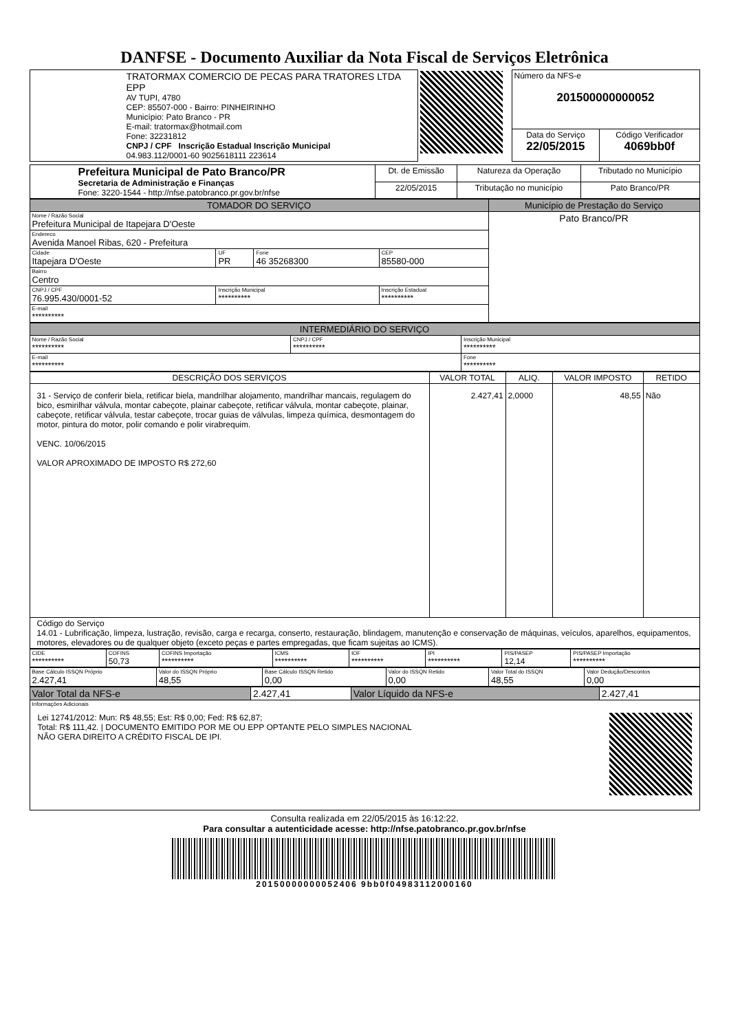DANFSE - Documento Auxiliar da Nota Fiscal de Serviços Eletrônica
| TRATORMAX COMERCIO DE PECAS PARA TRATORES LTDA EPP AV TUPI, 4780 CEP: 85507-000 - Bairro: PINHEIRINHO Município: Pato Branco - PR E-mail: tratormax@hotmail.com Fone: 32231812 CNPJ / CPF Inscrição Estadual Inscrição Municipal 04.983.112/0001-60 9025618111 223614 | | Número da NFS-e 201500000000052 | |
| | | Data do Serviço 22/05/2015 | Código Verificador 4069bb0f |
| Prefeitura Municipal de Pato Branco/PR Secretaria de Administração e Finanças Fone: 3220-1544 - http://nfse.patobranco.pr.gov.br/nfse | Dt. de Emissão | Natureza da Operação | Tributado no Município |
| | 22/05/2015 | Tributação no município | Pato Branco/PR |
| TOMADOR DO SERVIÇO | | | | Município de Prestação do Serviço |
| --- | --- | --- | --- | --- |
| Nome / Razão Social Prefeitura Municipal de Itapejara D'Oeste | | | | Pato Branco/PR |
| Endereco Avenida Manoel Ribas, 620 - Prefeitura | | | | |
| Cidade Itapejara D'Oeste | UF PR | Fone 46 35268300 | CEP 85580-000 | |
| Bairro Centro | | | | |
| CNPJ / CPF 76.995.430/0001-52 | Inscrição Municipal ********** | | Inscrição Estadual ********** | |
| E-mail ********** | | | | |
| INTERMEDIÁRIO DO SERVIÇO | | |
| --- | --- | --- |
| Nome / Razão Social ********** | CNPJ / CPF ********** | Inscrição Municipal ********** |
| E-mail ********** | | Fone ********** |
| DESCRIÇÃO DOS SERVIÇOS | VALOR TOTAL | ALIQ. | VALOR IMPOSTO | RETIDO |
| --- | --- | --- | --- | --- |
| 31 - Serviço de conferir biela, retificar biela, mandrilhar alojamento, mandrilhar mancais, regulagem do bico, esmirilhar válvula, montar cabeçote, plainar cabeçote, retificar válvula, montar cabeçote, plainar, cabeçote, retificar válvula, testar cabeçote, trocar guias de válvulas, limpeza química, desmontagem do motor, pintura do motor, polir comando e polir virabrequim. VENC. 10/06/2015 VALOR APROXIMADO DE IMPOSTO R$ 272,60 | 2.427,41 | 2,0000 | 48,55 | Não |
| Código do Serviço 14.01 - Lubrificação, limpeza, lustração, revisão, carga e recarga, conserto, restauração, blindagem, manutenção e conservação de máquinas, veículos, aparelhos, equipamentos, motores, elevadores ou de qualquer objeto (exceto peças e partes empregadas, que ficam sujeitas ao ICMS). | | | | |
| CIDE ********** | COFINS 50,73 | COFINS Importação ********** | ICMS ********** | IOF ********** | IPI ********** | PIS/PASEP 12,14 | PIS/PASEP Importação ********** |
| Base Cálculo ISSQN Próprio 2.427,41 | Valor do ISSQN Próprio 48,55 | Base Cálculo ISSQN Retido 0,00 | Valor do ISSQN Retido 0,00 | Valor Total do ISSQN 48,55 | Valor Dedução/Descontos 0,00 |
| Valor Total da NFS-e | 2.427,41 | Valor Líquido da NFS-e | 2.427,41 |
| Informações Adicionais Lei 12741/2012: Mun: R$ 48,55; Est: R$ 0,00; Fed: R$ 62,87; Total: R$ 111,42. / DOCUMENTO EMITIDO POR ME OU EPP OPTANTE PELO SIMPLES NACIONAL NÃO GERA DIREITO A CRÉDITO FISCAL DE IPI. | | | |
Consulta realizada em 22/05/2015 às 16:12:22.
Para consultar a autenticidade acesse: http://nfse.patobranco.pr.gov.br/nfse
20150000000052406 9bb0f04983112000160